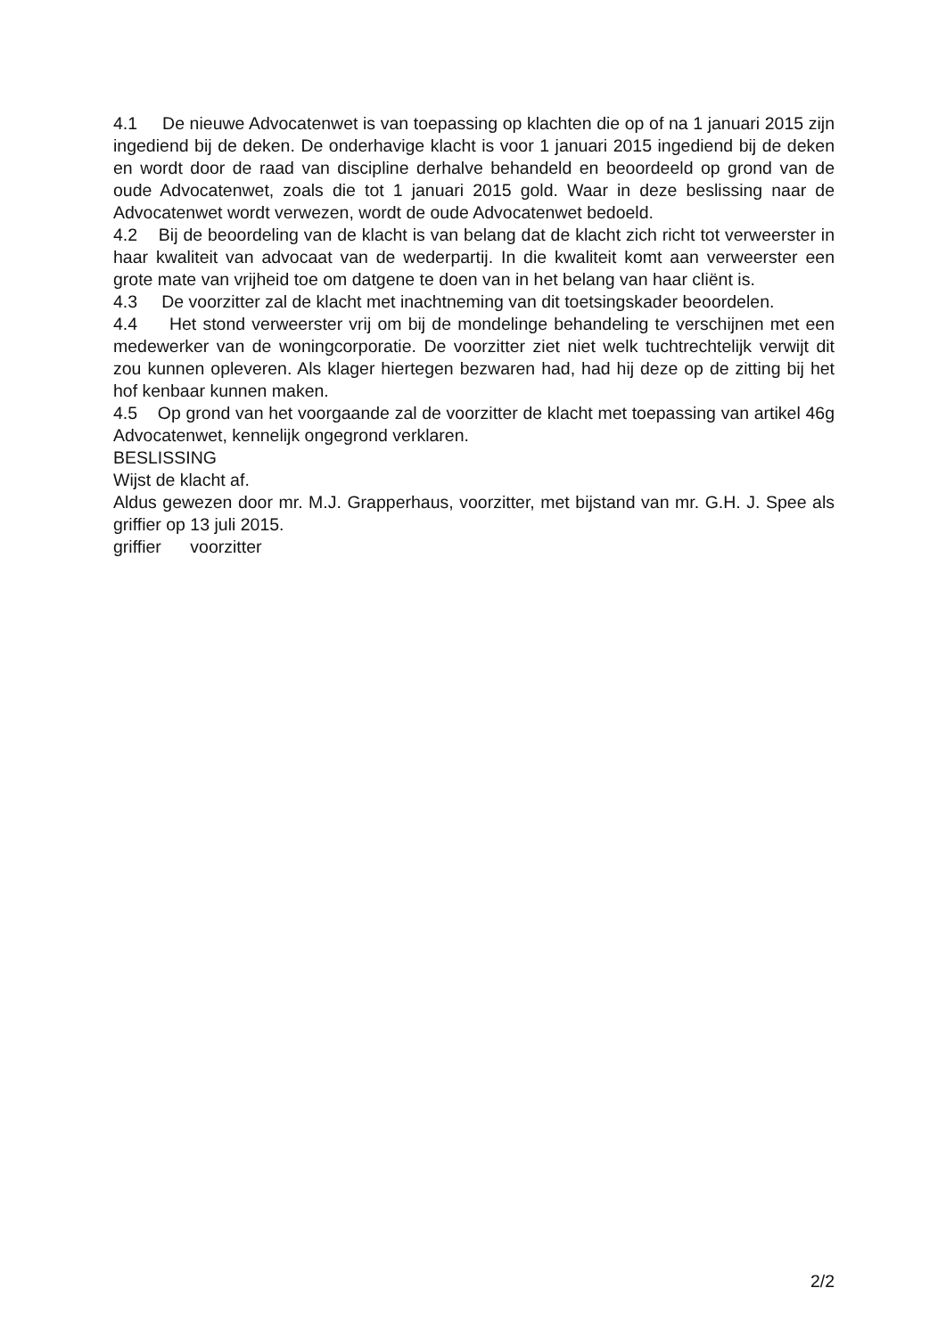4.1 De nieuwe Advocatenwet is van toepassing op klachten die op of na 1 januari 2015 zijn ingediend bij de deken. De onderhavige klacht is voor 1 januari 2015 ingediend bij de deken en wordt door de raad van discipline derhalve behandeld en beoordeeld op grond van de oude Advocatenwet, zoals die tot 1 januari 2015 gold. Waar in deze beslissing naar de Advocatenwet wordt verwezen, wordt de oude Advocatenwet bedoeld.
4.2 Bij de beoordeling van de klacht is van belang dat de klacht zich richt tot verweer­ster in haar kwaliteit van advocaat van de wederpartij. In die kwaliteit komt aan verweer­ster een grote mate van vrijheid toe om datgene te doen van in het belang van haar cliënt is.
4.3 De voorzitter zal de klacht met inachtneming van dit toetsingskader beoordelen.
4.4 Het stond verweerster vrij om bij de mondelinge behandeling te verschijnen met een medewerker van de woningcorporatie. De voorzitter ziet niet welk tuchtrechtelijk verwijt dit zou kunnen opleveren. Als klager hiertegen bezwaren had, had hij deze op de zitting bij het hof kenbaar kunnen maken.
4.5 Op grond van het voorgaande zal de voorzitter de klacht met toepassing van artikel 46g Advocatenwet, kennelijk ongegrond verklaren.
BESLISSING
Wijst de klacht af.
Aldus gewezen door mr. M.J. Grapperhaus, voorzitter, met bijstand van mr. G.H. J. Spee als griffier op 13 juli 2015.
griffier voorzitter
2/2